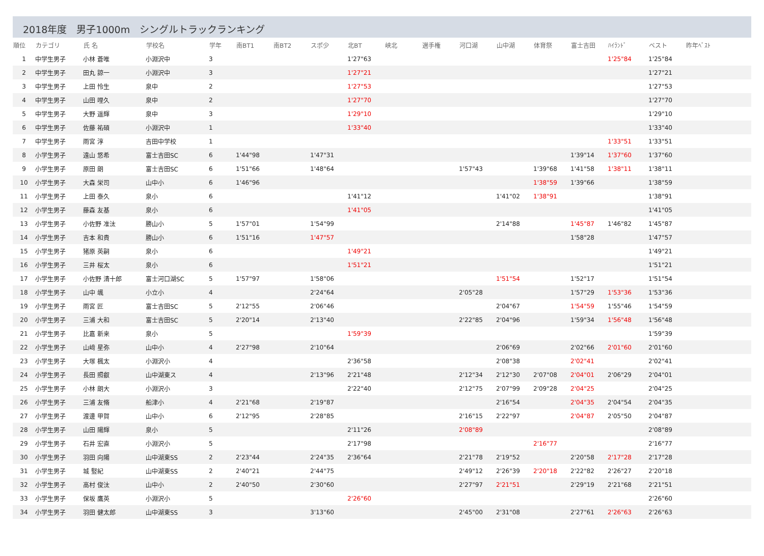2018年度　男子1000m　シングルトラックランキング
| 順位 | カテゴリ | 氏 名 | 学校名 | 学年 | 南BT1 | 南BT2 | スポ少 | 北BT | 峡北 | 選手権 | 河口湖 | 山中湖 | 体育祭 | 富士吉田 | ﾊｲﾗﾝﾄﾞ | ベスト | 昨年ﾍﾞｽﾄ |
| --- | --- | --- | --- | --- | --- | --- | --- | --- | --- | --- | --- | --- | --- | --- | --- | --- | --- |
| 1 | 中学生男子 | 小林 蒼唯 | 小淵沢中 | 3 | | | | 1'27"63 | | | | | | | 1'25"84 | 1'25"84 | |
| 2 | 中学生男子 | 田丸 諒一 | 小淵沢中 | 3 | | | | 1'27"21 | | | | | | | | 1'27"21 | |
| 3 | 中学生男子 | 上田 怜生 | 泉中 | 2 | | | | 1'27"53 | | | | | | | | 1'27"53 | |
| 4 | 中学生男子 | 山田 哩久 | 泉中 | 2 | | | | 1'27"70 | | | | | | | | 1'27"70 | |
| 5 | 中学生男子 | 大野 遥輝 | 泉中 | 3 | | | | 1'29"10 | | | | | | | | 1'29"10 | |
| 6 | 中学生男子 | 佐藤 祐碩 | 小淵沢中 | 1 | | | | 1'33"40 | | | | | | | | 1'33"40 | |
| 7 | 中学生男子 | 雨宮 淳 | 吉田中学校 | 1 | | | | | | | | | | | 1'33"51 | 1'33"51 | |
| 8 | 小学生男子 | 遠山 悠希 | 富士吉田SC | 6 | 1'44"98 | | 1'47"31 | | | | | | | 1'39"14 | 1'37"60 | 1'37"60 | |
| 9 | 小学生男子 | 原田 朗 | 富士吉田SC | 6 | 1'51"66 | | 1'48"64 | | | | 1'57"43 | | 1'39"68 | 1'41"58 | 1'38"11 | 1'38"11 | |
| 10 | 小学生男子 | 大森 栄司 | 山中小 | 6 | 1'46"96 | | | | | | | | 1'38"59 | 1'39"66 | | 1'38"59 | |
| 11 | 小学生男子 | 上田 泰久 | 泉小 | 6 | | | | 1'41"12 | | | | 1'41"02 | 1'38"91 | | | 1'38"91 | |
| 12 | 小学生男子 | 藤森 友基 | 泉小 | 6 | | | | 1'41"05 | | | | | | | | 1'41"05 | |
| 13 | 小学生男子 | 小佐野 准汰 | 勝山小 | 5 | 1'57"01 | | 1'54"99 | | | | | 2'14"88 | | 1'45"87 | 1'46"82 | 1'45"87 | |
| 14 | 小学生男子 | 吉本 和貴 | 勝山小 | 6 | 1'51"16 | | 1'47"57 | | | | | | | 1'58"28 | | 1'47"57 | |
| 15 | 小学生男子 | 猪原 英嗣 | 泉小 | 6 | | | | 1'49"21 | | | | | | | | 1'49"21 | |
| 16 | 小学生男子 | 三井 桜太 | 泉小 | 6 | | | | 1'51"21 | | | | | | | | 1'51"21 | |
| 17 | 小学生男子 | 小佐野 清十郎 | 富士河口湖SC | 5 | 1'57"97 | | 1'58"06 | | | | | 1'51"54 | | 1'52"17 | | 1'51"54 | |
| 18 | 小学生男子 | 山中 颯 | 小立小 | 4 | | | 2'24"64 | | | | 2'05"28 | | | 1'57"29 | 1'53"36 | 1'53"36 | |
| 19 | 小学生男子 | 雨宮 匠 | 富士吉田SC | 5 | 2'12"55 | | 2'06"46 | | | | | 2'04"67 | | 1'54"59 | 1'55"46 | 1'54"59 | |
| 20 | 小学生男子 | 三浦 大和 | 富士吉田SC | 5 | 2'20"14 | | 2'13"40 | | | | 2'22"85 | 2'04"96 | | 1'59"34 | 1'56"48 | 1'56"48 | |
| 21 | 小学生男子 | 比嘉 新来 | 泉小 | 5 | | | | 1'59"39 | | | | | | | | 1'59"39 | |
| 22 | 小学生男子 | 山﨑 星弥 | 山中小 | 4 | 2'27"98 | | 2'10"64 | | | | | 2'06"69 | | 2'02"66 | 2'01"60 | 2'01"60 | |
| 23 | 小学生男子 | 大塚 楓太 | 小淵沢小 | 4 | | | | 2'36"58 | | | | 2'08"38 | | 2'02"41 | | 2'02"41 | |
| 24 | 小学生男子 | 長田 照叡 | 山中湖東ス | 4 | | | 2'13"96 | 2'21"48 | | | 2'12"34 | 2'12"30 | 2'07"08 | 2'04"01 | 2'06"29 | 2'04"01 | |
| 25 | 小学生男子 | 小林 朗大 | 小淵沢小 | 3 | | | | 2'22"40 | | | 2'12"75 | 2'07"99 | 2'09"28 | 2'04"25 | | 2'04"25 | |
| 26 | 小学生男子 | 三浦 友脩 | 船津小 | 4 | 2'21"68 | | 2'19"87 | | | | | 2'16"54 | | 2'04"35 | 2'04"54 | 2'04"35 | |
| 27 | 小学生男子 | 渡邊 甲賀 | 山中小 | 6 | 2'12"95 | | 2'28"85 | | | | 2'16"15 | 2'22"97 | | 2'04"87 | 2'05"50 | 2'04"87 | |
| 28 | 小学生男子 | 山田 陽輝 | 泉小 | 5 | | | | 2'11"26 | | | 2'08"89 | | | | | 2'08"89 | |
| 29 | 小学生男子 | 石井 宏直 | 小淵沢小 | 5 | | | | 2'17"98 | | | | | 2'16"77 | | | 2'16"77 | |
| 30 | 小学生男子 | 羽田 向陽 | 山中湖東SS | 2 | 2'23"44 | | 2'24"35 | 2'36"64 | | | 2'21"78 | 2'19"52 | | 2'20"58 | 2'17"28 | 2'17"28 | |
| 31 | 小学生男子 | 城 竪紀 | 山中湖東SS | 2 | 2'40"21 | | 2'44"75 | | | | 2'49"12 | 2'26"39 | 2'20"18 | 2'22"82 | 2'26"27 | 2'20"18 | |
| 32 | 小学生男子 | 高村 俊汰 | 山中小 | 2 | 2'40"50 | | 2'30"60 | | | | 2'27"97 | 2'21"51 | | 2'29"19 | 2'21"68 | 2'21"51 | |
| 33 | 小学生男子 | 保坂 鷹英 | 小淵沢小 | 5 | | | | 2'26"60 | | | | | | | | 2'26"60 | |
| 34 | 小学生男子 | 羽田 健太郎 | 山中湖東SS | 3 | | | 3'13"60 | | | | 2'45"00 | 2'31"08 | | 2'27"61 | 2'26"63 | 2'26"63 | |